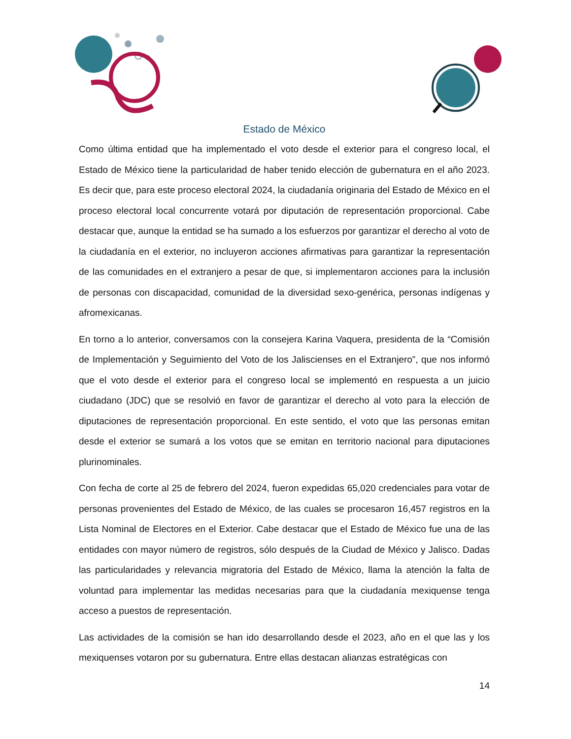Estado de México
Como última entidad que ha implementado el voto desde el exterior para el congreso local, el Estado de México tiene la particularidad de haber tenido elección de gubernatura en el año 2023. Es decir que, para este proceso electoral 2024, la ciudadanía originaria del Estado de México en el proceso electoral local concurrente votará por diputación de representación proporcional. Cabe destacar que, aunque la entidad se ha sumado a los esfuerzos por garantizar el derecho al voto de la ciudadanía en el exterior, no incluyeron acciones afirmativas para garantizar la representación de las comunidades en el extranjero a pesar de que, si implementaron acciones para la inclusión de personas con discapacidad, comunidad de la diversidad sexo-genérica, personas indígenas y afromexicanas.
En torno a lo anterior, conversamos con la consejera Karina Vaquera, presidenta de la “Comisión de Implementación y Seguimiento del Voto de los Jaliscienses en el Extranjero”, que nos informó que el voto desde el exterior para el congreso local se implementó en respuesta a un juicio ciudadano (JDC) que se resolvió en favor de garantizar el derecho al voto para la elección de diputaciones de representación proporcional. En este sentido, el voto que las personas emitan desde el exterior se sumará a los votos que se emitan en territorio nacional para diputaciones plurinominales.
Con fecha de corte al 25 de febrero del 2024, fueron expedidas 65,020 credenciales para votar de personas provenientes del Estado de México, de las cuales se procesaron 16,457 registros en la Lista Nominal de Electores en el Exterior. Cabe destacar que el Estado de México fue una de las entidades con mayor número de registros, sólo después de la Ciudad de México y Jalisco. Dadas las particularidades y relevancia migratoria del Estado de México, llama la atención la falta de voluntad para implementar las medidas necesarias para que la ciudadanía mexiquense tenga acceso a puestos de representación.
Las actividades de la comisión se han ido desarrollando desde el 2023, año en el que las y los mexiquenses votaron por su gubernatura. Entre ellas destacan alianzas estratégicas con
14